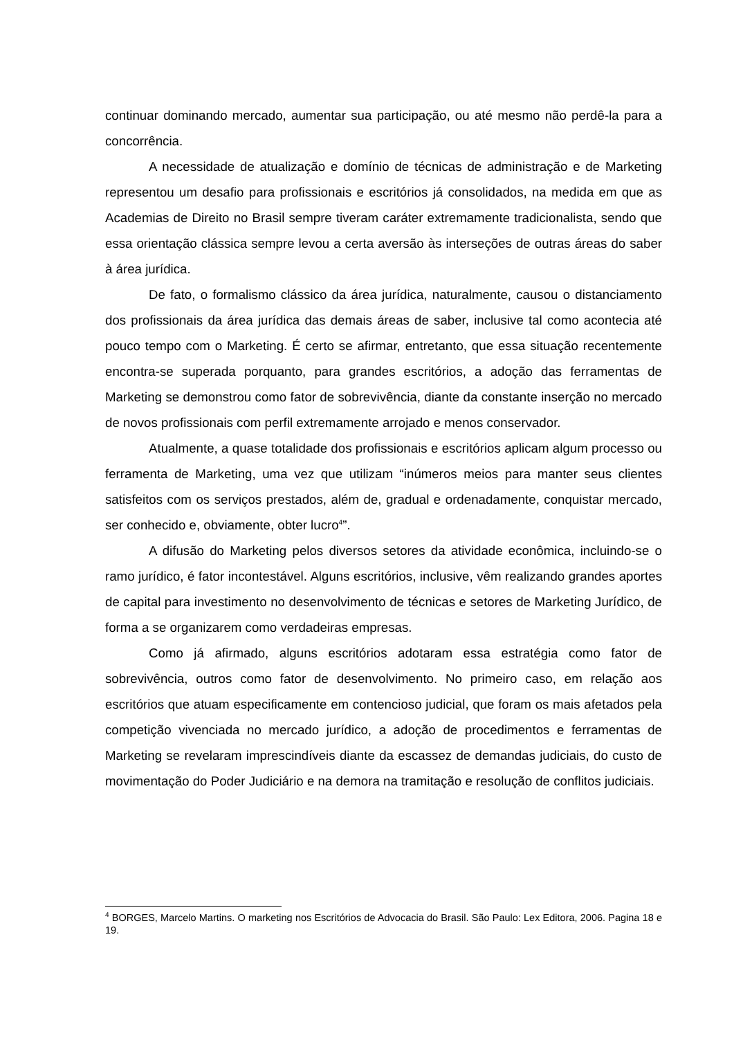continuar dominando mercado, aumentar sua participação, ou até mesmo não perdê-la para a concorrência.
A necessidade de atualização e domínio de técnicas de administração e de Marketing representou um desafio para profissionais e escritórios já consolidados, na medida em que as Academias de Direito no Brasil sempre tiveram caráter extremamente tradicionalista, sendo que essa orientação clássica sempre levou a certa aversão às interseções de outras áreas do saber à área jurídica.
De fato, o formalismo clássico da área jurídica, naturalmente, causou o distanciamento dos profissionais da área jurídica das demais áreas de saber, inclusive tal como acontecia até pouco tempo com o Marketing. É certo se afirmar, entretanto, que essa situação recentemente encontra-se superada porquanto, para grandes escritórios, a adoção das ferramentas de Marketing se demonstrou como fator de sobrevivência, diante da constante inserção no mercado de novos profissionais com perfil extremamente arrojado e menos conservador.
Atualmente, a quase totalidade dos profissionais e escritórios aplicam algum processo ou ferramenta de Marketing, uma vez que utilizam “inúmeros meios para manter seus clientes satisfeitos com os serviços prestados, além de, gradual e ordenadamente, conquistar mercado, ser conhecido e, obviamente, obter lucro<sup>4</sup>”.
A difusão do Marketing pelos diversos setores da atividade econômica, incluindo-se o ramo jurídico, é fator incontestável. Alguns escritórios, inclusive, vêm realizando grandes aportes de capital para investimento no desenvolvimento de técnicas e setores de Marketing Jurídico, de forma a se organizarem como verdadeiras empresas.
Como já afirmado, alguns escritórios adotaram essa estratégia como fator de sobrevivência, outros como fator de desenvolvimento. No primeiro caso, em relação aos escritórios que atuam especificamente em contencioso judicial, que foram os mais afetados pela competição vivenciada no mercado jurídico, a adoção de procedimentos e ferramentas de Marketing se revelaram imprescindíveis diante da escassez de demandas judiciais, do custo de movimentação do Poder Judiciário e na demora na tramitação e resolução de conflitos judiciais.
<sup>4</sup> BORGES, Marcelo Martins. O marketing nos Escritórios de Advocacia do Brasil. São Paulo: Lex Editora, 2006. Pagina 18 e 19.